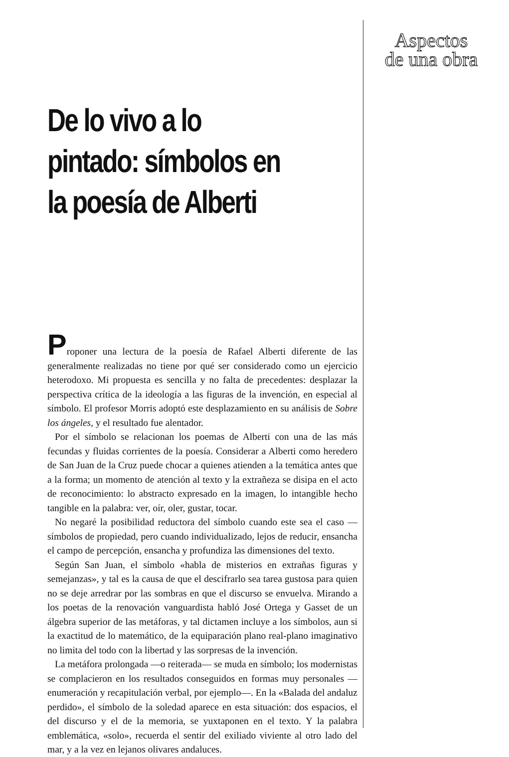Aspectos
de una obra
De lo vivo a lo pintado: símbolos en la poesía de Alberti
Proponer una lectura de la poesía de Rafael Alberti diferente de las generalmente realizadas no tiene por qué ser considerado como un ejercicio heterodoxo. Mi propuesta es sencilla y no falta de precedentes: desplazar la perspectiva crítica de la ideología a las figuras de la invención, en especial al símbolo. El profesor Morris adoptó este desplazamiento en su análisis de Sobre los ángeles, y el resultado fue alentador.
Por el símbolo se relacionan los poemas de Alberti con una de las más fecundas y fluidas corrientes de la poesía. Considerar a Alberti como heredero de San Juan de la Cruz puede chocar a quienes atienden a la temática antes que a la forma; un momento de atención al texto y la extrañeza se disipa en el acto de reconocimiento: lo abstracto expresado en la imagen, lo intangible hecho tangible en la palabra: ver, oír, oler, gustar, tocar.
No negaré la posibilidad reductora del símbolo cuando este sea el caso —símbolos de propiedad, pero cuando individualizado, lejos de reducir, ensancha el campo de percepción, ensancha y profundiza las dimensiones del texto.
Según San Juan, el símbolo «habla de misterios en extrañas figuras y semejanzas», y tal es la causa de que el descifrarlo sea tarea gustosa para quien no se deje arredrar por las sombras en que el discurso se envuelva. Mirando a los poetas de la renovación vanguardista habló José Ortega y Gasset de un álgebra superior de las metáforas, y tal dictamen incluye a los símbolos, aun si la exactitud de lo matemático, de la equiparación plano real-plano imaginativo no limita del todo con la libertad y las sorpresas de la invención.
La metáfora prolongada —o reiterada— se muda en símbolo; los modernistas se complacieron en los resultados conseguidos en formas muy personales —enumeración y recapitulación verbal, por ejemplo—. En la «Balada del andaluz perdido», el símbolo de la soledad aparece en esta situación: dos espacios, el del discurso y el de la memoria, se yuxtaponen en el texto. Y la palabra emblemática, «solo», recuerda el sentir del exiliado viviente al otro lado del mar, y a la vez en lejanos olivares andaluces.